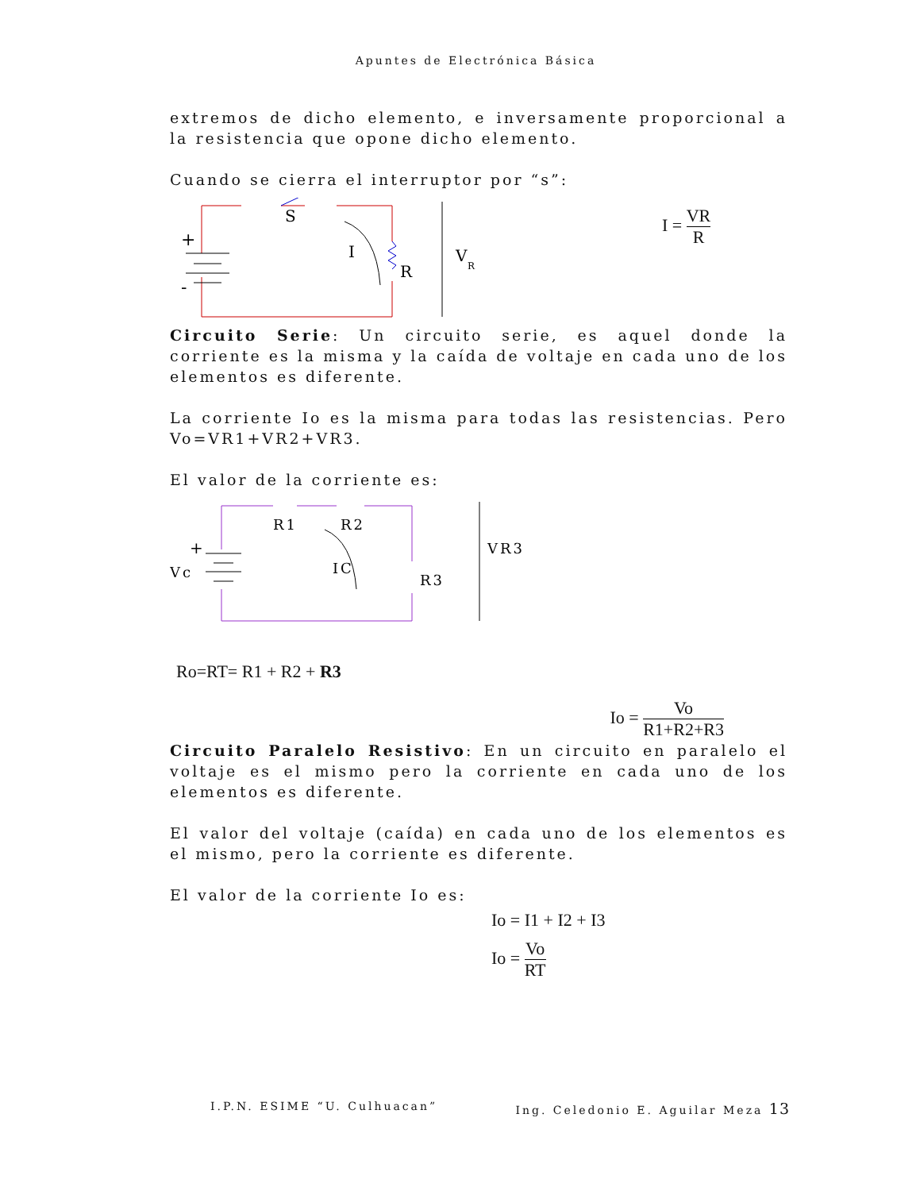Apuntes de Electrónica Básica
extremos de dicho elemento, e inversamente proporcional a la resistencia que opone dicho elemento.
Cuando se cierra el interruptor por “s”:
+
-
S
I
R
V
R
I = VR R
Circuito Serie: Un circuito serie, es aquel donde la corriente es la misma y la caída de voltaje en cada uno de los elementos es diferente.
La corriente Io es la misma para todas las resistencias. Pero Vo=VR1+VR2+VR3.
El valor de la corriente es:
+
Vc
R1
R2
IC
R3
VR3
Ro=RT= R1 + R2 + R3
Io = Vo R1+R2+R3
Circuito Paralelo Resistivo: En un circuito en paralelo el voltaje es el mismo pero la corriente en cada uno de los elementos es diferente.
El valor del voltaje (caída) en cada uno de los elementos es el mismo, pero la corriente es diferente.
El valor de la corriente Io es:
Io = I1 + I2 + I3
Io = Vo RT
I.P.N. ESIME “U. Culhuacan” Ing. Celedonio E. Aguilar Meza 13